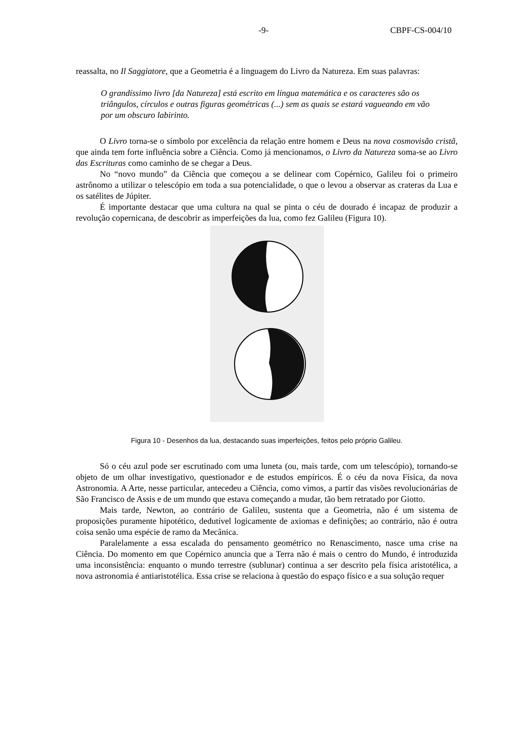-9- CBPF-CS-004/10
reassalta, no Il Saggiatore, que a Geometria é a linguagem do Livro da Natureza. Em suas palavras:
O grandíssimo livro [da Natureza] está escrito em língua matemática e os caracteres são os triângulos, círculos e outras figuras geométricas (...) sem as quais se estará vagueando em vão por um obscuro labirinto.
O Livro torna-se o símbolo por excelência da relação entre homem e Deus na nova cosmovisão cristã, que ainda tem forte influência sobre a Ciência. Como já mencionamos, o Livro da Natureza soma-se ao Livro das Escrituras como caminho de se chegar a Deus.
No “novo mundo” da Ciência que começou a se delinear com Copérnico, Galileu foi o primeiro astrônomo a utilizar o telescópio em toda a sua potencialidade, o que o levou a observar as crateras da Lua e os satélites de Júpiter.
É importante destacar que uma cultura na qual se pinta o céu de dourado é incapaz de produzir a revolução copernicana, de descobrir as imperfeições da lua, como fez Galileu (Figura 10).
Figura 10 - Desenhos da lua, destacando suas imperfeições, feitos pelo próprio Galileu.
Só o céu azul pode ser escrutinado com uma luneta (ou, mais tarde, com um telescópio), tornando-se objeto de um olhar investigativo, questionador e de estudos empíricos. É o céu da nova Física, da nova Astronomia. A Arte, nesse particular, antecedeu a Ciência, como vimos, a partir das visões revolucionárias de São Francisco de Assis e de um mundo que estava começando a mudar, tão bem retratado por Giotto.
Mais tarde, Newton, ao contrário de Galileu, sustenta que a Geometria, não é um sistema de proposições puramente hipotético, dedutível logicamente de axiomas e definições; ao contrário, não é outra coisa senão uma espécie de ramo da Mecânica.
Paralelamente a essa escalada do pensamento geométrico no Renascimento, nasce uma crise na Ciência. Do momento em que Copérnico anuncia que a Terra não é mais o centro do Mundo, é introduzida uma inconsistência: enquanto o mundo terrestre (sublunar) continua a ser descrito pela física aristotélica, a nova astronomia é antiaristotélica. Essa crise se relaciona à questão do espaço físico e a sua solução requer